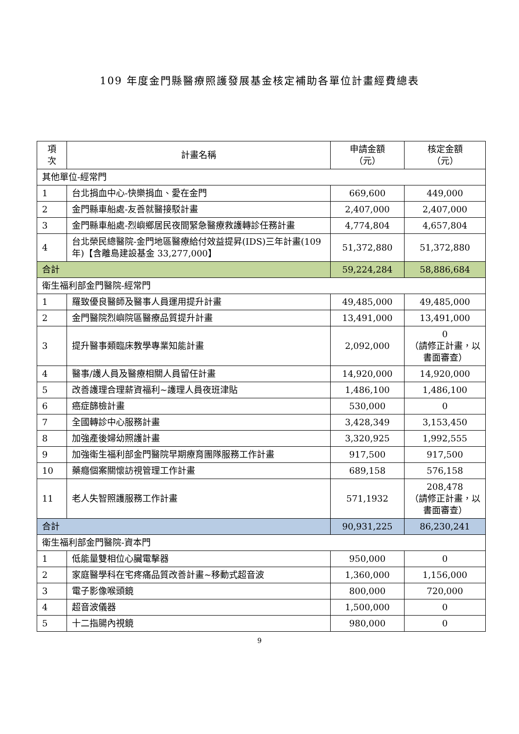109 年度金門縣醫療照護發展基金核定補助各單位計畫經費總表
| 項 次 | 計畫名稱 | 申請金額 （元） | 核定金額 （元） |
| --- | --- | --- | --- |
| 其他單位-經常門 | | | |
| 1 | 台北捐血中心-快樂捐血、愛在金門 | 669,600 | 449,000 |
| 2 | 金門縣車船處-友善就醫接駁計畫 | 2,407,000 | 2,407,000 |
| 3 | 金門縣車船處-烈嶼鄉居民夜間緊急醫療救護轉診任務計畫 | 4,774,804 | 4,657,804 |
| 4 | 台北榮民總醫院-金門地區醫療給付效益提昇(IDS)三年計畫(109 年)【含離島建設基金 33,277,000】 | 51,372,880 | 51,372,880 |
| 合計 | | 59,224,284 | 58,886,684 |
| 衛生福利部金門醫院-經常門 | | | |
| 1 | 羅致優良醫師及醫事人員運用提升計畫 | 49,485,000 | 49,485,000 |
| 2 | 金門醫院烈嶼院區醫療品質提升計畫 | 13,491,000 | 13,491,000 |
| 3 | 提升醫事類臨床教學專業知能計畫 | 2,092,000 | 0 （請修正計畫，以書面審查） |
| 4 | 醫事/護人員及醫療相關人員留任計畫 | 14,920,000 | 14,920,000 |
| 5 | 改善護理合理薪資福利~護理人員夜班津貼 | 1,486,100 | 1,486,100 |
| 6 | 癌症篩檢計畫 | 530,000 | 0 |
| 7 | 全國轉診中心服務計畫 | 3,428,349 | 3,153,450 |
| 8 | 加強產後婦幼照護計畫 | 3,320,925 | 1,992,555 |
| 9 | 加強衛生福利部金門醫院早期療育團隊服務工作計畫 | 917,500 | 917,500 |
| 10 | 藥癮個案關懷訪視管理工作計畫 | 689,158 | 576,158 |
| 11 | 老人失智照護服務工作計畫 | 571,1932 | 208,478 （請修正計畫，以書面審查） |
| 合計 | | 90,931,225 | 86,230,241 |
| 衛生福利部金門醫院-資本門 | | | |
| 1 | 低能量雙相位心臟電擊器 | 950,000 | 0 |
| 2 | 家庭醫學科在宅疼痛品質改善計畫~移動式超音波 | 1,360,000 | 1,156,000 |
| 3 | 電子影像喉頭鏡 | 800,000 | 720,000 |
| 4 | 超音波儀器 | 1,500,000 | 0 |
| 5 | 十二指腸內視鏡 | 980,000 | 0 |
9